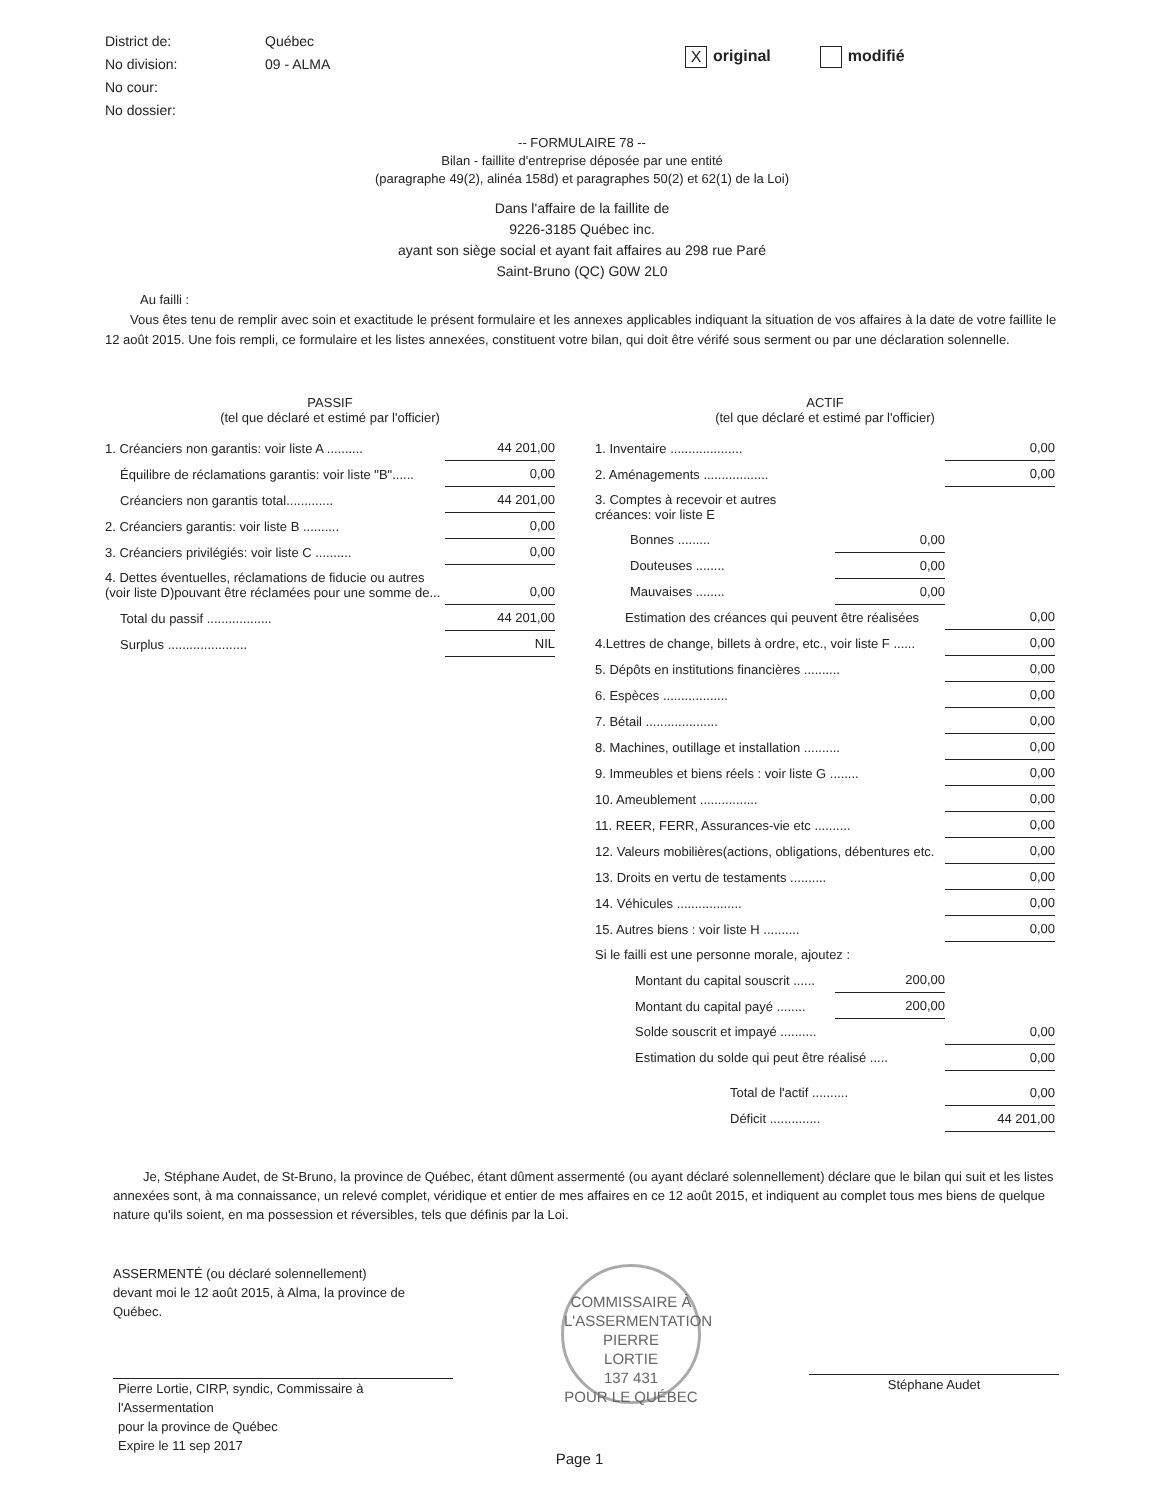District de:
No division:
No cour:
No dossier:
Québec
09 - ALMA
Xoriginal modifié
-- FORMULAIRE 78 --
Bilan - faillite d'entreprise déposée par une entité
(paragraphe 49(2), alinéa 158d) et paragraphes 50(2) et 62(1) de la Loi)
Dans l'affaire de la faillite de
9226-3185 Québec inc.
ayant son siège social et ayant fait affaires au 298 rue Paré
Saint-Bruno (QC) G0W 2L0
Au failli :
Vous êtes tenu de remplir avec soin et exactitude le présent formulaire et les annexes applicables indiquant la situation de vos affaires à la date de votre faillite le 12 août 2015. Une fois rempli, ce formulaire et les listes annexées, constituent votre bilan, qui doit être vérifé sous serment ou par une déclaration solennelle.
PASSIF
(tel que déclaré et estimé par l'officier)
| 1. Créanciers non garantis: voir liste A .......... | 44 201,00 |
| Équilibre de réclamations garantis: voir liste "B"...... | 0,00 |
| Créanciers non garantis total............. | 44 201,00 |
| 2. Créanciers garantis: voir liste B .......... | 0,00 |
| 3. Créanciers privilégiés: voir liste C .......... | 0,00 |
| 4. Dettes éventuelles, réclamations de fiducie ou autres (voir liste D)pouvant être réclamées pour une somme de... | 0,00 |
| Total du passif .................. | 44 201,00 |
| Surplus ...................... | NIL |
ACTIF
(tel que déclaré et estimé par l'officier)
| 1. Inventaire .................... | | 0,00 |
| 2. Aménagements .................. | | 0,00 |
| 3. Comptes à recevoir et autres créances: voir liste E | | |
| Bonnes ......... | 0,00 | |
| Douteuses ........ | 0,00 | |
| Mauvaises ........ | 0,00 | |
| Estimation des créances qui peuvent être réalisées | | 0,00 |
| 4.Lettres de change, billets à ordre, etc., voir liste F ...... | | 0,00 |
| 5. Dépôts en institutions financières .......... | | 0,00 |
| 6. Espèces .................. | | 0,00 |
| 7. Bétail .................... | | 0,00 |
| 8. Machines, outillage et installation .......... | | 0,00 |
| 9. Immeubles et biens réels : voir liste G ........ | | 0,00 |
| 10. Ameublement ................ | | 0,00 |
| 11. REER, FERR, Assurances-vie etc .......... | | 0,00 |
| 12. Valeurs mobilières(actions, obligations, débentures etc. | | 0,00 |
| 13. Droits en vertu de testaments .......... | | 0,00 |
| 14. Véhicules .................. | | 0,00 |
| 15. Autres biens : voir liste H .......... | | 0,00 |
| Si le failli est une personne morale, ajoutez : | | |
| Montant du capital souscrit ...... | 200,00 | |
| Montant du capital payé ........ | 200,00 | |
| Solde souscrit et impayé .......... | | 0,00 |
| Estimation du solde qui peut être réalisé ..... | | 0,00 |
| Total de l'actif .......... | | 0,00 |
| Déficit .............. | | 44 201,00 |
Je, Stéphane Audet, de St-Bruno, la province de Québec, étant dûment assermenté (ou ayant déclaré solennellement) déclare que le bilan qui suit et les listes annexées sont, à ma connaissance, un relevé complet, véridique et entier de mes affaires en ce 12 août 2015, et indiquent au complet tous mes biens de quelque nature qu'ils soient, en ma possession et réversibles, tels que définis par la Loi.
ASSERMENTÉ (ou déclaré solennellement)
devant moi le 12 août 2015, à Alma, la province de Québec.
Pierre Lortie, CIRP, syndic, Commissaire à
l'Assermentation
pour la province de Québec
Expire le 11 sep 2017
COMMISSAIRE À L'ASSERMENTATION
PIERRE
LORTIE
137 431
POUR LE QUÉBEC
Stéphane Audet
Page 1